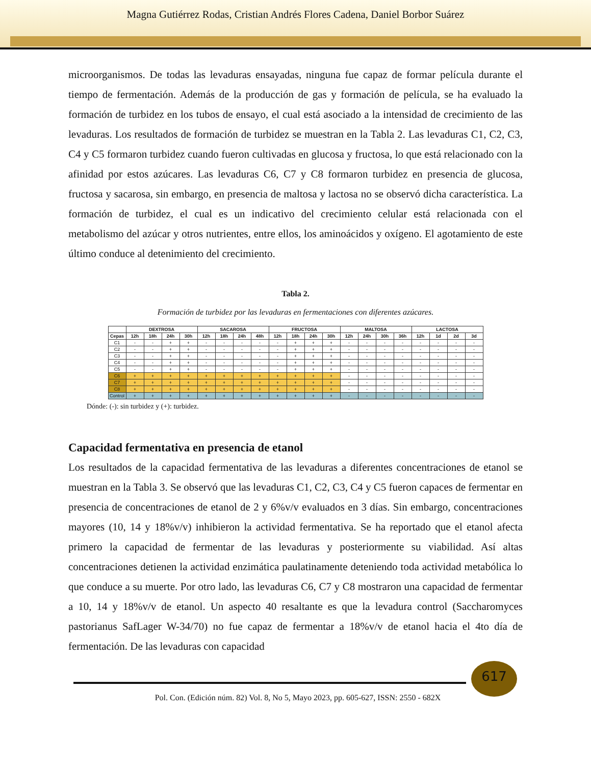Magna Gutiérrez Rodas, Cristian Andrés Flores Cadena, Daniel Borbor Suárez
microorganismos. De todas las levaduras ensayadas, ninguna fue capaz de formar película durante el tiempo de fermentación. Además de la producción de gas y formación de película, se ha evaluado la formación de turbidez en los tubos de ensayo, el cual está asociado a la intensidad de crecimiento de las levaduras. Los resultados de formación de turbidez se muestran en la Tabla 2. Las levaduras C1, C2, C3, C4 y C5 formaron turbidez cuando fueron cultivadas en glucosa y fructosa, lo que está relacionado con la afinidad por estos azúcares. Las levaduras C6, C7 y C8 formaron turbidez en presencia de glucosa, fructosa y sacarosa, sin embargo, en presencia de maltosa y lactosa no se observó dicha característica. La formación de turbidez, el cual es un indicativo del crecimiento celular está relacionada con el metabolismo del azúcar y otros nutrientes, entre ellos, los aminoácidos y oxígeno. El agotamiento de este último conduce al detenimiento del crecimiento.
Tabla 2.
Formación de turbidez por las levaduras en fermentaciones con diferentes azúcares.
| | DEXTROSA | | | | SACAROSA | | | | FRUCTOSA | | | | MALTOSA | | | | LACTOSA | | | |
| --- | --- | --- | --- | --- | --- | --- | --- | --- | --- | --- | --- | --- | --- | --- | --- | --- | --- | --- | --- | --- |
| Cepas | 12h | 18h | 24h | 30h | 12h | 18h | 24h | 48h | 12h | 18h | 24h | 30h | 12h | 24h | 30h | 36h | 12h | 1d | 2d | 3d |
| C1 | - | - | + | + | - | - | - | - | - | + | + | + | - | - | - | - | - | - | - | - |
| C2 | - | - | + | + | - | - | - | - | - | + | + | + | - | - | - | - | - | - | - | - |
| C3 | - | - | + | + | - | - | - | - | - | + | + | + | - | - | - | - | - | - | - | - |
| C4 | - | - | + | + | - | - | - | - | - | + | + | + | - | - | - | - | - | - | - | - |
| C5 | - | - | + | + | - | - | - | - | - | + | + | + | - | - | - | - | - | - | - | - |
| C6 | + | + | + | + | + | + | + | + | + | + | + | + | - | - | - | - | - | - | - | - |
| C7 | + | + | + | + | + | + | + | + | + | + | + | + | - | - | - | - | - | - | - | - |
| C8 | + | + | + | + | + | + | + | + | + | + | + | + | - | - | - | - | - | - | - | - |
| Control | + | + | + | + | + | + | + | + | + | + | + | + | - | - | - | - | - | - | - | - |
Dónde: (-): sin turbidez y (+): turbidez.
Capacidad fermentativa en presencia de etanol
Los resultados de la capacidad fermentativa de las levaduras a diferentes concentraciones de etanol se muestran en la Tabla 3. Se observó que las levaduras C1, C2, C3, C4 y C5 fueron capaces de fermentar en presencia de concentraciones de etanol de 2 y 6%v/v evaluados en 3 días. Sin embargo, concentraciones mayores (10, 14 y 18%v/v) inhibieron la actividad fermentativa. Se ha reportado que el etanol afecta primero la capacidad de fermentar de las levaduras y posteriormente su viabilidad. Así altas concentraciones detienen la actividad enzimática paulatinamente deteniendo toda actividad metabólica lo que conduce a su muerte. Por otro lado, las levaduras C6, C7 y C8 mostraron una capacidad de fermentar a 10, 14 y 18%v/v de etanol. Un aspecto 40 resaltante es que la levadura control (Saccharomyces pastorianus SafLager W-34/70) no fue capaz de fermentar a 18%v/v de etanol hacia el 4to día de fermentación. De las levaduras con capacidad
617
Pol. Con. (Edición núm. 82) Vol. 8, No 5, Mayo 2023, pp. 605-627, ISSN: 2550 - 682X